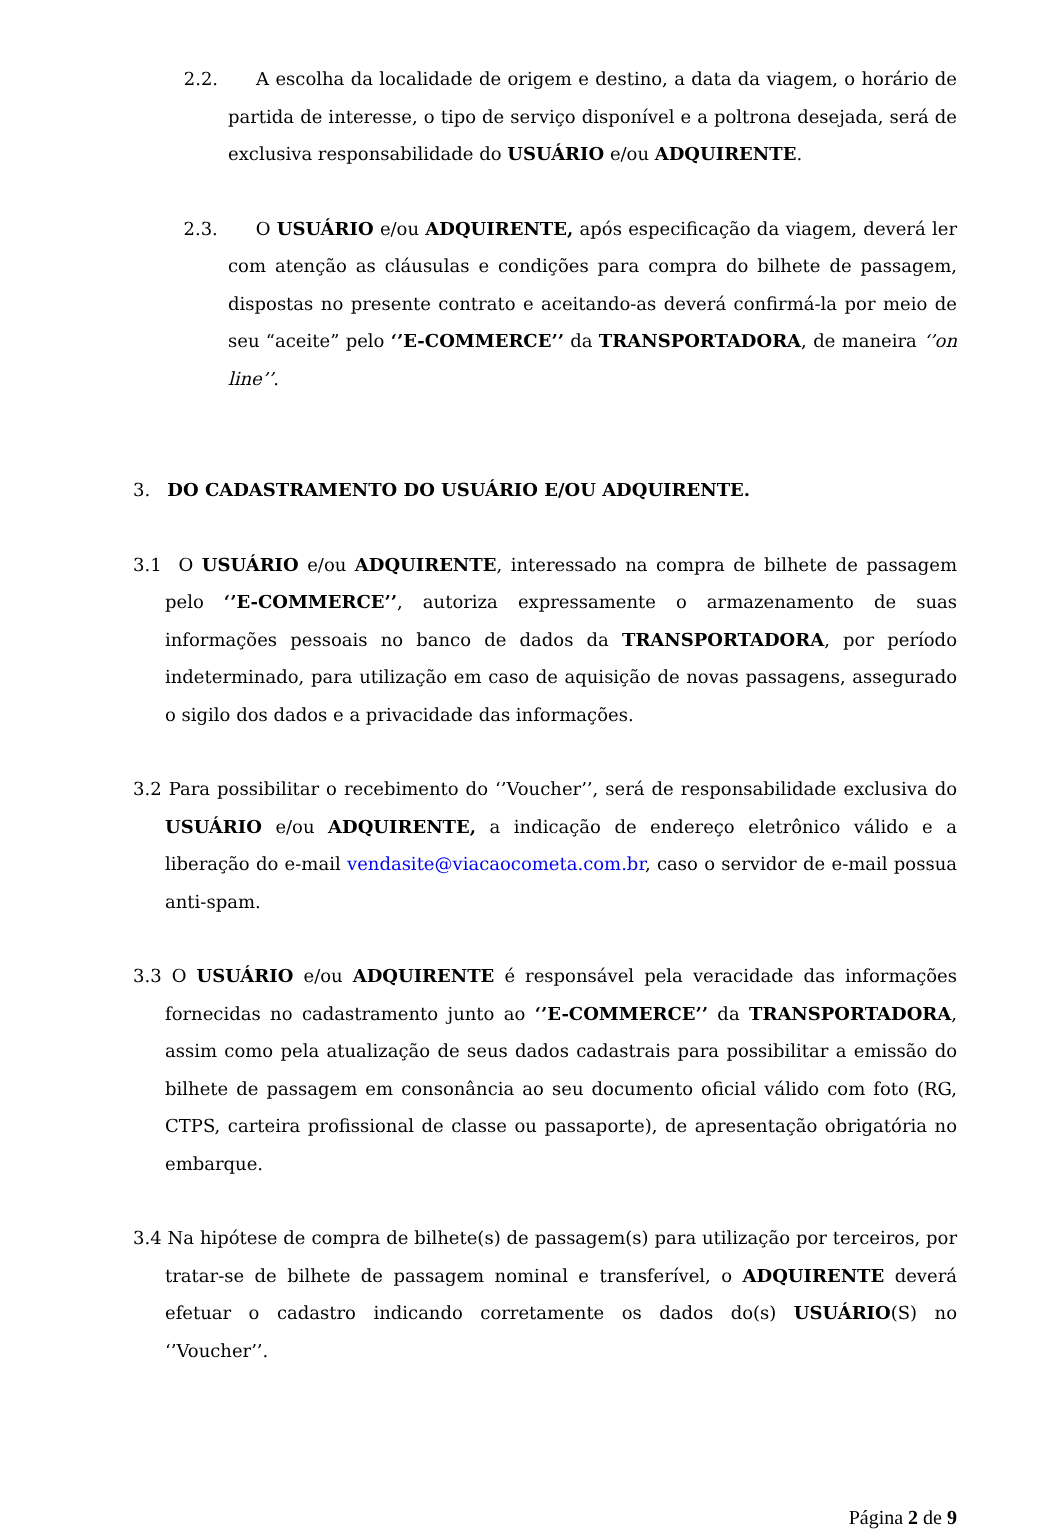2.2. A escolha da localidade de origem e destino, a data da viagem, o horário de partida de interesse, o tipo de serviço disponível e a poltrona desejada, será de exclusiva responsabilidade do USUÁRIO e/ou ADQUIRENTE.
2.3. O USUÁRIO e/ou ADQUIRENTE, após especificação da viagem, deverá ler com atenção as cláusulas e condições para compra do bilhete de passagem, dispostas no presente contrato e aceitando-as deverá confirmá-la por meio de seu “aceite” pelo ‘’E-COMMERCE’’ da TRANSPORTADORA, de maneira ‘’on line’’.
3. DO CADASTRAMENTO DO USUÁRIO E/OU ADQUIRENTE.
3.1 O USUÁRIO e/ou ADQUIRENTE, interessado na compra de bilhete de passagem pelo ‘’E-COMMERCE’’, autoriza expressamente o armazenamento de suas informações pessoais no banco de dados da TRANSPORTADORA, por período indeterminado, para utilização em caso de aquisição de novas passagens, assegurado o sigilo dos dados e a privacidade das informações.
3.2 Para possibilitar o recebimento do ‘’Voucher’’, será de responsabilidade exclusiva do USUÁRIO e/ou ADQUIRENTE, a indicação de endereço eletrônico válido e a liberação do e-mail vendasite@viacaocometa.com.br, caso o servidor de e-mail possua anti-spam.
3.3 O USUÁRIO e/ou ADQUIRENTE é responsável pela veracidade das informações fornecidas no cadastramento junto ao ‘’E-COMMERCE’’ da TRANSPORTADORA, assim como pela atualização de seus dados cadastrais para possibilitar a emissão do bilhete de passagem em consonância ao seu documento oficial válido com foto (RG, CTPS, carteira profissional de classe ou passaporte), de apresentação obrigatória no embarque.
3.4 Na hipótese de compra de bilhete(s) de passagem(s) para utilização por terceiros, por tratar-se de bilhete de passagem nominal e transferível, o ADQUIRENTE deverá efetuar o cadastro indicando corretamente os dados do(s) USUÁRIO(S) no ‘’Voucher’’.
Página 2 de 9